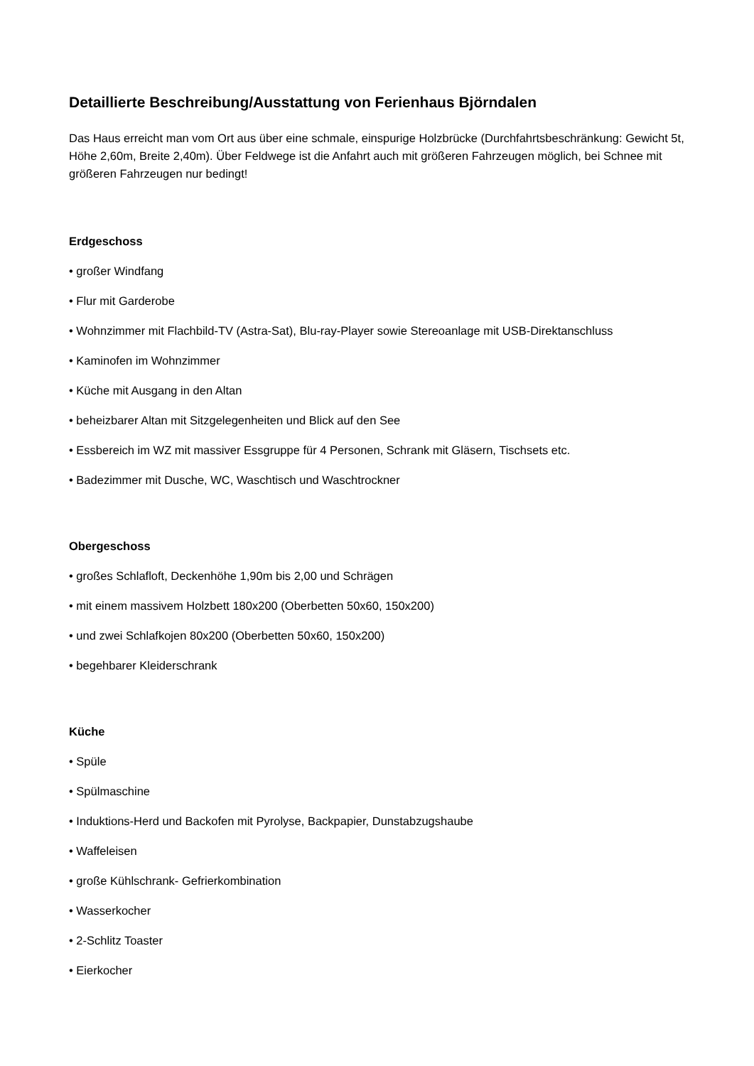Detaillierte Beschreibung/Ausstattung von Ferienhaus Björndalen
Das Haus erreicht man vom Ort aus über eine schmale, einspurige Holzbrücke (Durchfahrtsbeschränkung: Gewicht 5t, Höhe 2,60m, Breite 2,40m). Über Feldwege ist die Anfahrt auch mit größeren Fahrzeugen möglich, bei Schnee mit größeren Fahrzeugen nur bedingt!
Erdgeschoss
• großer Windfang
• Flur mit Garderobe
• Wohnzimmer mit Flachbild-TV (Astra-Sat), Blu-ray-Player sowie Stereoanlage mit USB-Direktanschluss
• Kaminofen im Wohnzimmer
• Küche mit Ausgang in den Altan
• beheizbarer Altan mit Sitzgelegenheiten und Blick auf den See
• Essbereich im WZ mit massiver Essgruppe für 4 Personen, Schrank mit Gläsern, Tischsets etc.
• Badezimmer mit Dusche, WC, Waschtisch und Waschtrockner
Obergeschoss
• großes Schlafloft, Deckenhöhe 1,90m bis 2,00 und Schrägen
• mit einem massivem Holzbett 180x200 (Oberbetten 50x60, 150x200)
• und zwei Schlafkojen 80x200 (Oberbetten 50x60, 150x200)
• begehbarer Kleiderschrank
Küche
• Spüle
• Spülmaschine
• Induktions-Herd und Backofen mit Pyrolyse, Backpapier, Dunstabzugshaube
• Waffeleisen
• große Kühlschrank- Gefrierkombination
• Wasserkocher
• 2-Schlitz Toaster
• Eierkocher